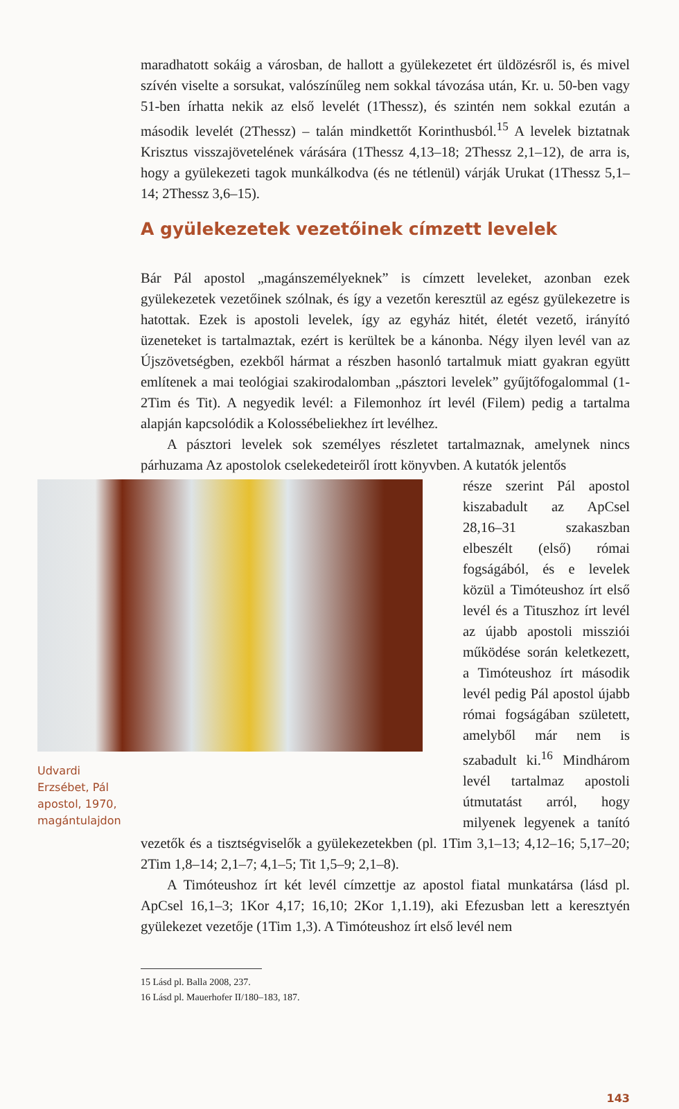maradhatott sokáig a városban, de hallott a gyülekezetet ért üldözésről is, és mivel szívén viselte a sorsukat, valószínűleg nem sokkal távozása után, Kr. u. 50-ben vagy 51-ben írhatta nekik az első levelét (1Thessz), és szintén nem sokkal ezután a második levelét (2Thessz) – talán mindkettőt Korinthusból.<sup>15</sup> A levelek biztatnak Krisztus visszajövetelének várására (1Thessz 4,13–18; 2Thessz 2,1–12), de arra is, hogy a gyülekezeti tagok munkálkodva (és ne tétlenül) várják Urukat (1Thessz 5,1–14; 2Thessz 3,6–15).
A gyülekezetek vezetőinek címzett levelek
Bár Pál apostol „magánszemélyeknek” is címzett leveleket, azonban ezek gyülekezetek vezetőinek szólnak, és így a vezetőn keresztül az egész gyülekezetre is hatottak. Ezek is apostoli levelek, így az egyház hitét, életét vezető, irányító üzeneteket is tartalmaztak, ezért is kerültek be a kánonba. Négy ilyen levél van az Újszövetségben, ezekből hármat a részben hasonló tartalmuk miatt gyakran együtt említenek a mai teológiai szakirodalomban „pásztori levelek” gyűjtőfogalommal (1-2Tim és Tit). A negyedik levél: a Filemonhoz írt levél (Filem) pedig a tartalma alapján kapcsolódik a Kolossébeliekhez írt levélhez.
A pásztori levelek sok személyes részletet tartalmaznak, amelynek nincs párhuzama Az apostolok cselekedeteiről írott könyvben. A kutatók jelentős
Udvardi Erzsébet, Pál apostol, 1970, magántulajdon
része szerint Pál apostol kiszabadult az ApCsel 28,16–31 szakaszban elbeszélt (első) római fogságából, és e levelek közül a Timóteushoz írt első levél és a Tituszhoz írt levél az újabb apostoli missziói működése során keletkezett, a Timóteushoz írt második levél pedig Pál apostol újabb római fogságában született, amelyből már nem is szabadult ki.<sup>16</sup> Mindhárom levél tartalmaz apostoli útmutatást arról, hogy milyenek legyenek a tanító vezetők és a tisztségviselők a gyülekezetekben (pl. 1Tim 3,1–13; 4,12–16; 5,17–20; 2Tim 1,8–14; 2,1–7; 4,1–5; Tit 1,5–9; 2,1–8).
A Timóteushoz írt két levél címzettje az apostol fiatal munkatársa (lásd pl. ApCsel 16,1–3; 1Kor 4,17; 16,10; 2Kor 1,1.19), aki Efezusban lett a keresztyén gyülekezet vezetője (1Tim 1,3). A Timóteushoz írt első levél nem
15 Lásd pl. Balla 2008, 237.
16 Lásd pl. Mauerhofer II/180–183, 187.
143